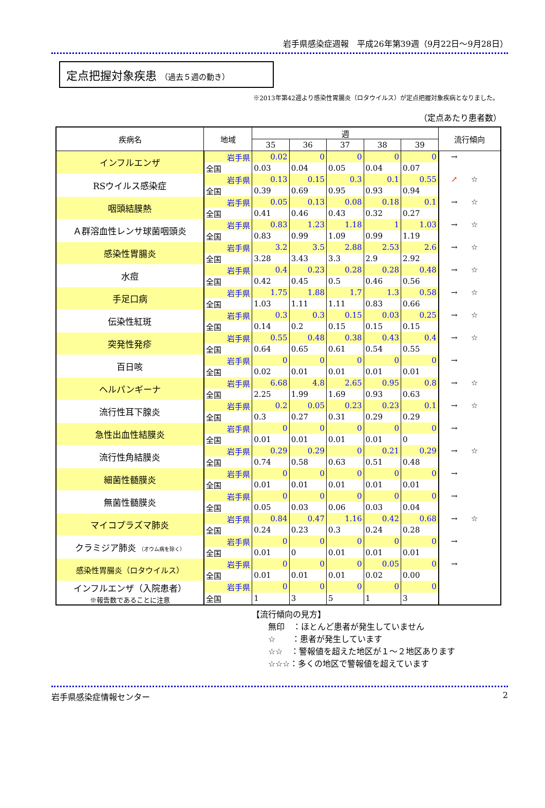岩手県感染症週報　平成26年第39週（9月22日～9月28日）
定点把握対象疾患 （過去５週の動き）
※2013年第42週より感染性胃腸炎（ロタウイルス）が定点把握対象疾病となりました。
（定点あたり患者数）
| 疾病名 | 地域 | 週 | | | | | 流行傾向 | |
| --- | --- | --- | --- | --- | --- | --- | --- | --- |
| | | 35 | 36 | 37 | 38 | 39 | | |
| インフルエンザ | 岩手県 | 0.02 | 0 | 0 | 0 | 0 | → | |
| | 全国 | 0.03 | 0.04 | 0.05 | 0.04 | 0.07 | | |
| RSウイルス感染症 | 岩手県 | 0.13 | 0.15 | 0.3 | 0.1 | 0.55 | ↗ | ☆ |
| | 全国 | 0.39 | 0.69 | 0.95 | 0.93 | 0.94 | | |
| 咽頭結膜熱 | 岩手県 | 0.05 | 0.13 | 0.08 | 0.18 | 0.1 | → | ☆ |
| | 全国 | 0.41 | 0.46 | 0.43 | 0.32 | 0.27 | | |
| Ａ群溶血性レンサ球菌咽頭炎 | 岩手県 | 0.83 | 1.23 | 1.18 | 1 | 1.03 | → | ☆ |
| | 全国 | 0.83 | 0.99 | 1.09 | 0.99 | 1.19 | | |
| 感染性胃腸炎 | 岩手県 | 3.2 | 3.5 | 2.88 | 2.53 | 2.6 | → | ☆ |
| | 全国 | 3.28 | 3.43 | 3.3 | 2.9 | 2.92 | | |
| 水痘 | 岩手県 | 0.4 | 0.23 | 0.28 | 0.28 | 0.48 | → | ☆ |
| | 全国 | 0.42 | 0.45 | 0.5 | 0.46 | 0.56 | | |
| 手足口病 | 岩手県 | 1.75 | 1.88 | 1.7 | 1.3 | 0.58 | → | ☆ |
| | 全国 | 1.03 | 1.11 | 1.11 | 0.83 | 0.66 | | |
| 伝染性紅斑 | 岩手県 | 0.3 | 0.3 | 0.15 | 0.03 | 0.25 | → | ☆ |
| | 全国 | 0.14 | 0.2 | 0.15 | 0.15 | 0.15 | | |
| 突発性発疹 | 岩手県 | 0.55 | 0.48 | 0.38 | 0.43 | 0.4 | → | ☆ |
| | 全国 | 0.64 | 0.65 | 0.61 | 0.54 | 0.55 | | |
| 百日咳 | 岩手県 | 0 | 0 | 0 | 0 | 0 | → | |
| | 全国 | 0.02 | 0.01 | 0.01 | 0.01 | 0.01 | | |
| ヘルパンギーナ | 岩手県 | 6.68 | 4.8 | 2.65 | 0.95 | 0.8 | → | ☆ |
| | 全国 | 2.25 | 1.99 | 1.69 | 0.93 | 0.63 | | |
| 流行性耳下腺炎 | 岩手県 | 0.2 | 0.05 | 0.23 | 0.23 | 0.1 | → | ☆ |
| | 全国 | 0.3 | 0.27 | 0.31 | 0.29 | 0.29 | | |
| 急性出血性結膜炎 | 岩手県 | 0 | 0 | 0 | 0 | 0 | → | |
| | 全国 | 0.01 | 0.01 | 0.01 | 0.01 | 0 | | |
| 流行性角結膜炎 | 岩手県 | 0.29 | 0.29 | 0 | 0.21 | 0.29 | → | ☆ |
| | 全国 | 0.74 | 0.58 | 0.63 | 0.51 | 0.48 | | |
| 細菌性髄膜炎 | 岩手県 | 0 | 0 | 0 | 0 | 0 | → | |
| | 全国 | 0.01 | 0.01 | 0.01 | 0.01 | 0.01 | | |
| 無菌性髄膜炎 | 岩手県 | 0 | 0 | 0 | 0 | 0 | → | |
| | 全国 | 0.05 | 0.03 | 0.06 | 0.03 | 0.04 | | |
| マイコプラズマ肺炎 | 岩手県 | 0.84 | 0.47 | 1.16 | 0.42 | 0.68 | → | ☆ |
| | 全国 | 0.24 | 0.23 | 0.3 | 0.24 | 0.28 | | |
| クラミジア肺炎 （オウム病を除く） | 岩手県 | 0 | 0 | 0 | 0 | 0 | → | |
| | 全国 | 0.01 | 0 | 0.01 | 0.01 | 0.01 | | |
| 感染性胃腸炎（ロタウイルス） | 岩手県 | 0 | 0 | 0 | 0.05 | 0 | → | |
| | 全国 | 0.01 | 0.01 | 0.01 | 0.02 | 0.00 | | |
| インフルエンザ（入院患者） ※報告数であることに注意 | 岩手県 | 0 | 0 | 0 | 0 | 0 | | |
| | 全国 | 1 | 3 | 5 | 1 | 3 | | |
【流行傾向の見方】
無印　：ほとんど患者が発生していません
☆　　：患者が発生しています
☆☆　：警報値を超えた地区が１～２地区あります
☆☆☆：多くの地区で警報値を超えています
岩手県感染症情報センター 2